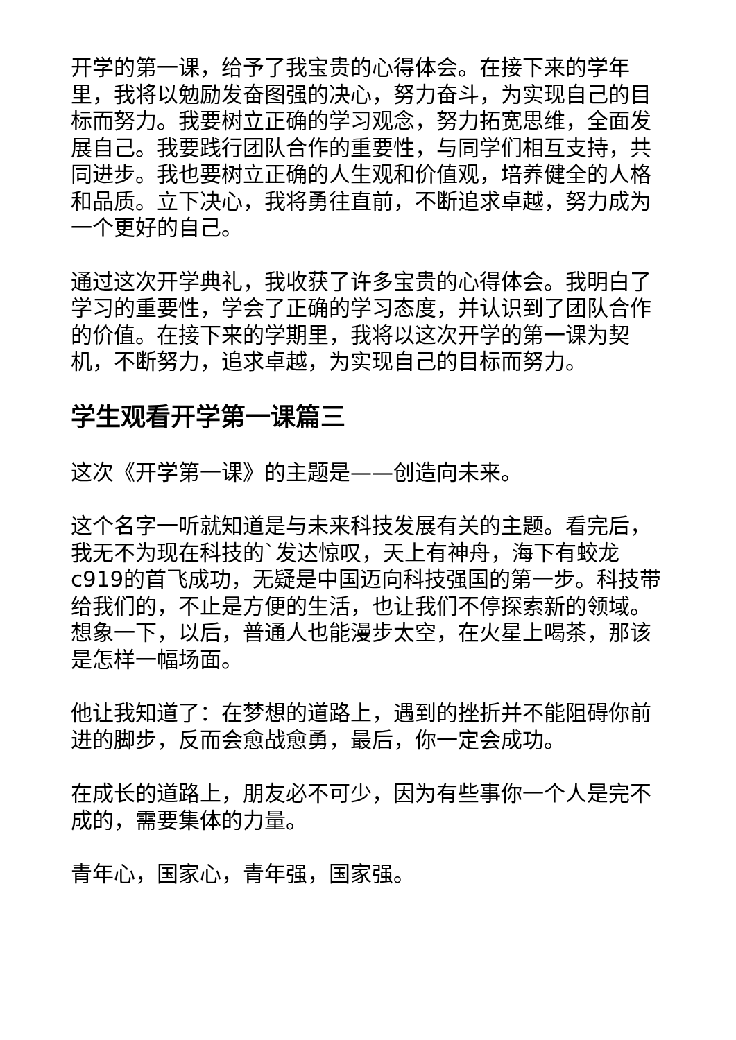开学的第一课，给予了我宝贵的心得体会。在接下来的学年里，我将以勉励发奋图强的决心，努力奋斗，为实现自己的目标而努力。我要树立正确的学习观念，努力拓宽思维，全面发展自己。我要践行团队合作的重要性，与同学们相互支持，共同进步。我也要树立正确的人生观和价值观，培养健全的人格和品质。立下决心，我将勇往直前，不断追求卓越，努力成为一个更好的自己。
通过这次开学典礼，我收获了许多宝贵的心得体会。我明白了学习的重要性，学会了正确的学习态度，并认识到了团队合作的价值。在接下来的学期里，我将以这次开学的第一课为契机，不断努力，追求卓越，为实现自己的目标而努力。
学生观看开学第一课篇三
这次《开学第一课》的主题是——创造向未来。
这个名字一听就知道是与未来科技发展有关的主题。看完后，我无不为现在科技的`发达惊叹，天上有神舟，海下有蛟龙c919的首飞成功，无疑是中国迈向科技强国的第一步。科技带给我们的，不止是方便的生活，也让我们不停探索新的领域。想象一下，以后，普通人也能漫步太空，在火星上喝茶，那该是怎样一幅场面。
他让我知道了：在梦想的道路上，遇到的挫折并不能阻碍你前进的脚步，反而会愈战愈勇，最后，你一定会成功。
在成长的道路上，朋友必不可少，因为有些事你一个人是完不成的，需要集体的力量。
青年心，国家心，青年强，国家强。